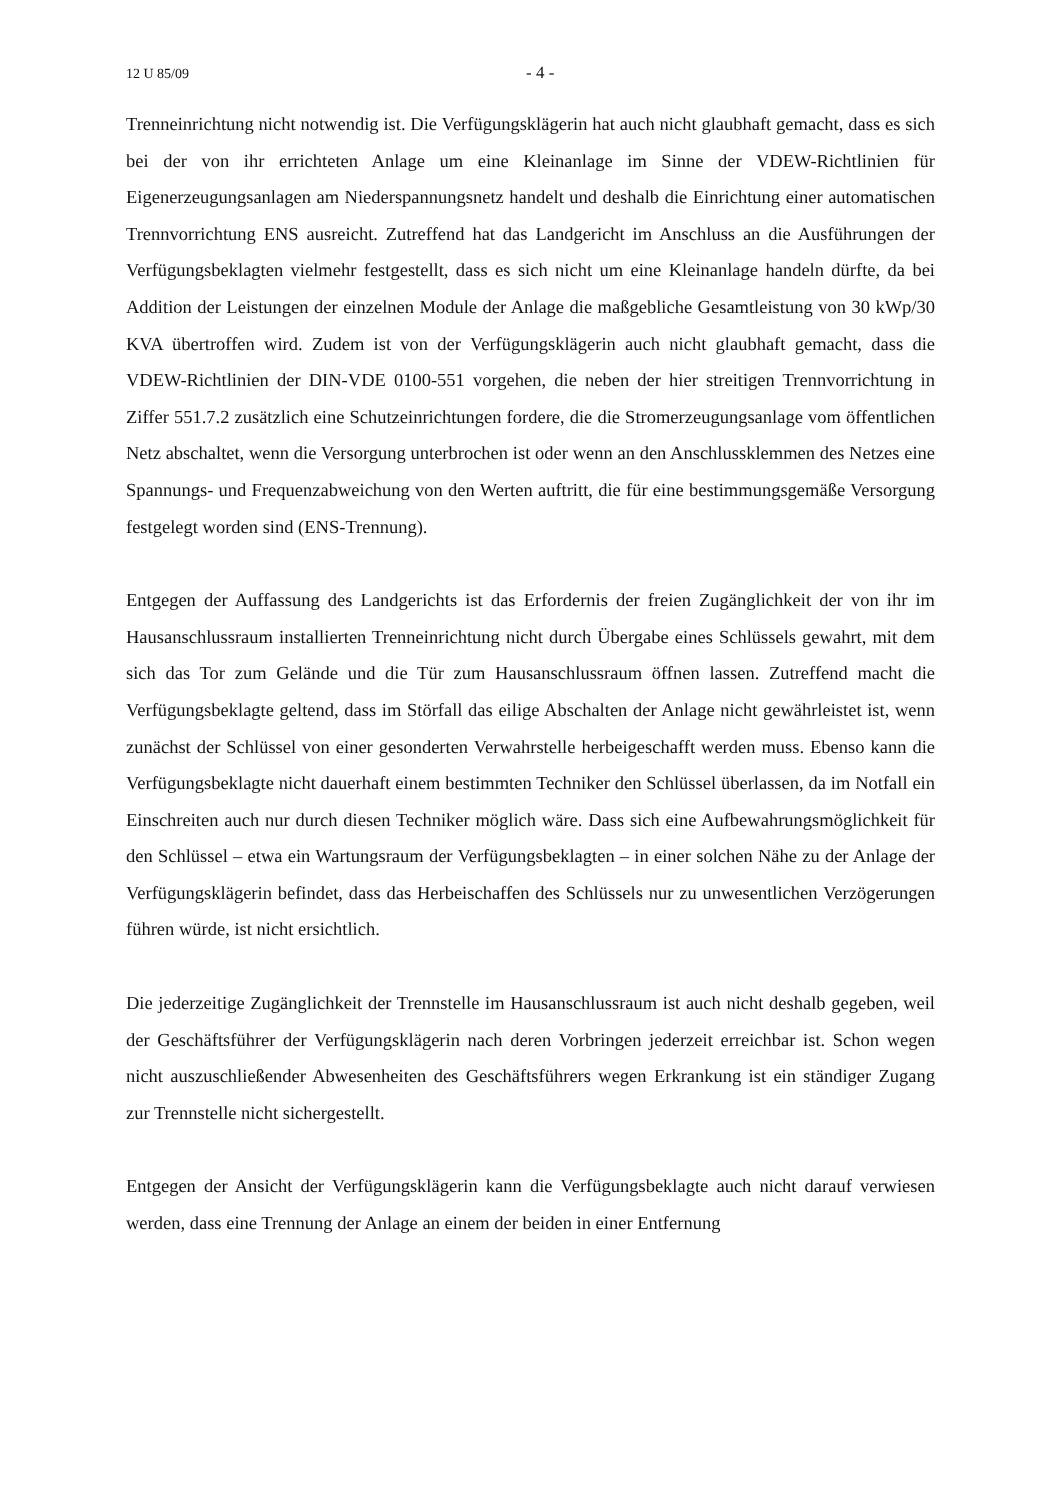12 U 85/09 - 4 -
Trenneinrichtung nicht notwendig ist. Die Verfügungsklägerin hat auch nicht glaubhaft gemacht, dass es sich bei der von ihr errichteten Anlage um eine Kleinanlage im Sinne der VDEW-Richtlinien für Eigenerzeugungsanlagen am Niederspannungsnetz handelt und deshalb die Einrichtung einer automatischen Trennvorrichtung ENS ausreicht. Zutreffend hat das Landgericht im Anschluss an die Ausführungen der Verfügungsbeklagten vielmehr festgestellt, dass es sich nicht um eine Kleinanlage handeln dürfte, da bei Addition der Leistungen der einzelnen Module der Anlage die maßgebliche Gesamtleistung von 30 kWp/30 KVA übertroffen wird. Zudem ist von der Verfügungsklägerin auch nicht glaubhaft gemacht, dass die VDEW-Richtlinien der DIN-VDE 0100-551 vorgehen, die neben der hier streitigen Trennvorrichtung in Ziffer 551.7.2 zusätzlich eine Schutzeinrichtungen fordere, die die Stromerzeugungsanlage vom öffentlichen Netz abschaltet, wenn die Versorgung unterbrochen ist oder wenn an den Anschlussklemmen des Netzes eine Spannungs- und Frequenzabweichung von den Werten auftritt, die für eine bestimmungsgemäße Versorgung festgelegt worden sind (ENS-Trennung).
Entgegen der Auffassung des Landgerichts ist das Erfordernis der freien Zugänglichkeit der von ihr im Hausanschlussraum installierten Trenneinrichtung nicht durch Übergabe eines Schlüssels gewahrt, mit dem sich das Tor zum Gelände und die Tür zum Hausanschlussraum öffnen lassen. Zutreffend macht die Verfügungsbeklagte geltend, dass im Störfall das eilige Abschalten der Anlage nicht gewährleistet ist, wenn zunächst der Schlüssel von einer gesonderten Verwahrstelle herbeigeschafft werden muss. Ebenso kann die Verfügungsbeklagte nicht dauerhaft einem bestimmten Techniker den Schlüssel überlassen, da im Notfall ein Einschreiten auch nur durch diesen Techniker möglich wäre. Dass sich eine Aufbewahrungsmöglichkeit für den Schlüssel – etwa ein Wartungsraum der Verfügungsbeklagten – in einer solchen Nähe zu der Anlage der Verfügungsklägerin befindet, dass das Herbeischaffen des Schlüssels nur zu unwesentlichen Verzögerungen führen würde, ist nicht ersichtlich.
Die jederzeitige Zugänglichkeit der Trennstelle im Hausanschlussraum ist auch nicht deshalb gegeben, weil der Geschäftsführer der Verfügungsklägerin nach deren Vorbringen jederzeit erreichbar ist. Schon wegen nicht auszuschließender Abwesenheiten des Geschäftsführers wegen Erkrankung ist ein ständiger Zugang zur Trennstelle nicht sichergestellt.
Entgegen der Ansicht der Verfügungsklägerin kann die Verfügungsbeklagte auch nicht darauf verwiesen werden, dass eine Trennung der Anlage an einem der beiden in einer Entfernung